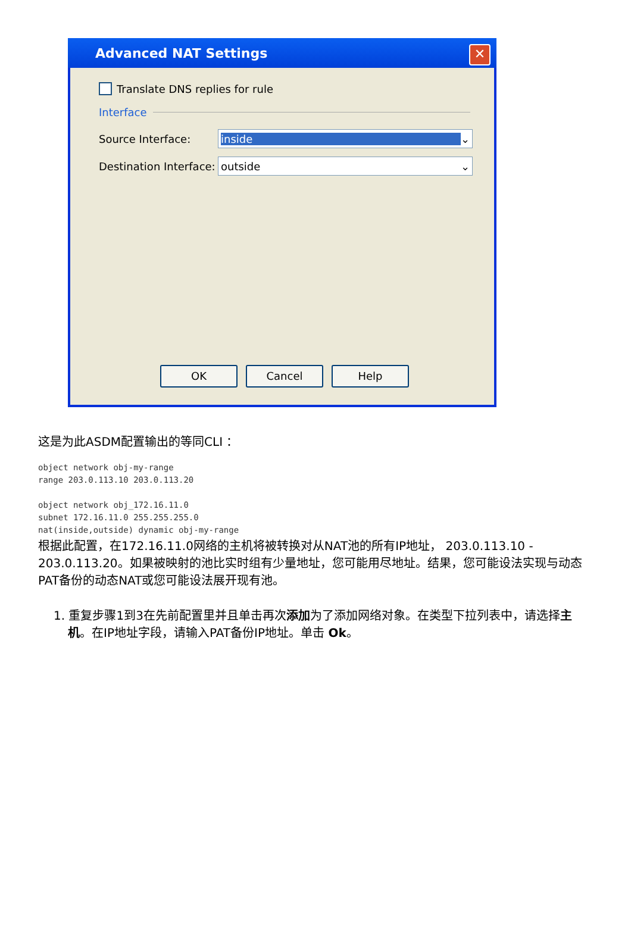Advanced NAT Settings
✕
Translate DNS replies for rule
Interface
Source Interface:
inside ⌄
Destination Interface:
outside ⌄
OK Cancel Help
这是为此ASDM配置输出的等同CLI ：
object network obj-my-range
range 203.0.113.10 203.0.113.20

object network obj_172.16.11.0
subnet 172.16.11.0 255.255.255.0
nat(inside,outside) dynamic obj-my-range
根据此配置，在172.16.11.0网络的主机将被转换对从NAT池的所有IP地址， 203.0.113.10 - 203.0.113.20。如果被映射的池比实时组有少量地址，您可能用尽地址。结果，您可能设法实现与动态PAT备份的动态NAT或您可能设法展开现有池。
1. 重复步骤1到3在先前配置里并且单击再次添加为了添加网络对象。在类型下拉列表中，请选择主机。在IP地址字段，请输入PAT备份IP地址。单击 Ok。